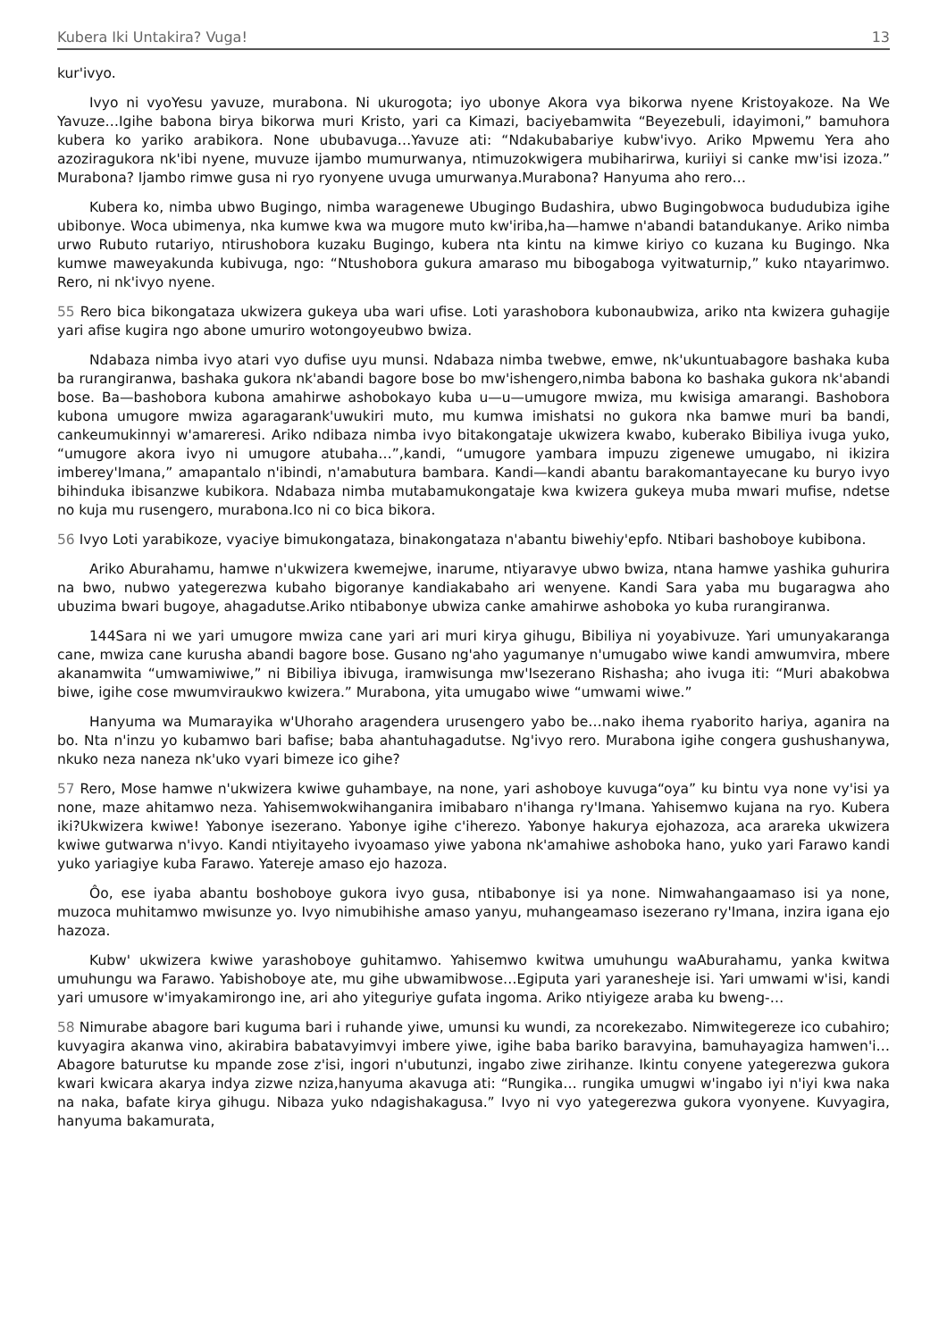Kubera Iki Untakira? Vuga! 13
kur'ivyo.
Ivyo ni vyoYesu yavuze, murabona. Ni ukurogota; iyo ubonye Akora vya bikorwa nyene Kristoyakoze. Na We Yavuze…Igihe babona birya bikorwa muri Kristo, yari ca Kimazi, baciyebamwita “Beyezebuli, idayimoni,” bamuhora kubera ko yariko arabikora. None ububavuga…Yavuze ati: “Ndakubabariye kubw'ivyo. Ariko Mpwemu Yera aho azoziragukora nk'ibi nyene, muvuze ijambo mumurwanya, ntimuzokwigera mubiharirwa, kuriiyi si canke mw'isi izoza.” Murabona? Ijambo rimwe gusa ni ryo ryonyene uvuga umurwanya.Murabona? Hanyuma aho rero…
Kubera ko, nimba ubwo Bugingo, nimba waragenewe Ubugingo Budashira, ubwo Bugingobwoca bududubiza igihe ubibonye. Woca ubimenya, nka kumwe kwa wa mugore muto kw'iriba,ha—hamwe n'abandi batandukanye. Ariko nimba urwo Rubuto rutariyo, ntirushobora kuzaku Bugingo, kubera nta kintu na kimwe kiriyo co kuzana ku Bugingo. Nka kumwe maweyakunda kubivuga, ngo: “Ntushobora gukura amaraso mu bibogaboga vyitwaturnip,” kuko ntayarimwo. Rero, ni nk'ivyo nyene.
55 Rero bica bikongataza ukwizera gukeya uba wari ufise. Loti yarashobora kubonaubwiza, ariko nta kwizera guhagije yari afise kugira ngo abone umuriro wotongoyeubwo bwiza.
Ndabaza nimba ivyo atari vyo dufise uyu munsi. Ndabaza nimba twebwe, emwe, nk'ukuntuabagore bashaka kuba ba rurangiranwa, bashaka gukora nk'abandi bagore bose bo mw'ishengero,nimba babona ko bashaka gukora nk'abandi bose. Ba—bashobora kubona amahirwe ashobokayo kuba u—u—umugore mwiza, mu kwisiga amarangi. Bashobora kubona umugore mwiza agaragarank'uwukiri muto, mu kumwa imishatsi no gukora nka bamwe muri ba bandi, cankeumukinnyi w'amareresi. Ariko ndibaza nimba ivyo bitakongataje ukwizera kwabo, kuberako Bibiliya ivuga yuko, “umugore akora ivyo ni umugore atubaha…”,kandi, “umugore yambara impuzu zigenewe umugabo, ni ikizira imberey'Imana,” amapantalo n'ibindi, n'amabutura bambara. Kandi—kandi abantu barakomantayecane ku buryo ivyo bihinduka ibisanzwe kubikora. Ndabaza nimba mutabamukongataje kwa kwizera gukeya muba mwari mufise, ndetse no kuja mu rusengero, murabona.Ico ni co bica bikora.
56 Ivyo Loti yarabikoze, vyaciye bimukongataza, binakongataza n'abantu biwehiy'epfo. Ntibari bashoboye kubibona.
Ariko Aburahamu, hamwe n'ukwizera kwemejwe, inarume, ntiyaravye ubwo bwiza, ntana hamwe yashika guhurira na bwo, nubwo yategerezwa kubaho bigoranye kandiakabaho ari wenyene. Kandi Sara yaba mu bugaragwa aho ubuzima bwari bugoye, ahagadutse.Ariko ntibabonye ubwiza canke amahirwe ashoboka yo kuba rurangiranwa.
144Sara ni we yari umugore mwiza cane yari ari muri kirya gihugu, Bibiliya ni yoyabivuze. Yari umunyakaranga cane, mwiza cane kurusha abandi bagore bose. Gusano ng'aho yagumanye n'umugabo wiwe kandi amwumvira, mbere akanamwita “umwamiwiwe,” ni Bibiliya ibivuga, iramwisunga mw'Isezerano Rishasha; aho ivuga iti: “Muri abakobwa biwe, igihe cose mwumviraukwo kwizera.” Murabona, yita umugabo wiwe “umwami wiwe.”
Hanyuma wa Mumarayika w'Uhoraho aragendera urusengero yabo be…nako ihema ryaborito hariya, aganira na bo. Nta n'inzu yo kubamwo bari bafise; baba ahantuhagadutse. Ng'ivyo rero. Murabona igihe congera gushushanywa, nkuko neza naneza nk'uko vyari bimeze ico gihe?
57 Rero, Mose hamwe n'ukwizera kwiwe guhambaye, na none, yari ashoboye kuvuga“oya” ku bintu vya none vy'isi ya none, maze ahitamwo neza. Yahisemwokwihanganira imibabaro n'ihanga ry'Imana. Yahisemwo kujana na ryo. Kubera iki?Ukwizera kwiwe! Yabonye isezerano. Yabonye igihe c'iherezo. Yabonye hakurya ejohazoza, aca arareka ukwizera kwiwe gutwarwa n'ivyo. Kandi ntiyitayeho ivyoamaso yiwe yabona nk'amahiwe ashoboka hano, yuko yari Farawo kandi yuko yariagiye kuba Farawo. Yatereje amaso ejo hazoza.
Ôo, ese iyaba abantu boshoboye gukora ivyo gusa, ntibabonye isi ya none. Nimwahangaamaso isi ya none, muzoca muhitamwo mwisunze yo. Ivyo nimubihishe amaso yanyu, muhangeamaso isezerano ry'Imana, inzira igana ejo hazoza.
Kubw' ukwizera kwiwe yarashoboye guhitamwo. Yahisemwo kwitwa umuhungu waAburahamu, yanka kwitwa umuhungu wa Farawo. Yabishoboye ate, mu gihe ubwamibwose…Egiputa yari yaranesheje isi. Yari umwami w'isi, kandi yari umusore w'imyakamirongo ine, ari aho yiteguriye gufata ingoma. Ariko ntiyigeze araba ku bweng-…
58 Nimurabe abagore bari kuguma bari i ruhande yiwe, umunsi ku wundi, za ncorekezabo. Nimwitegereze ico cubahiro; kuvyagira akanwa vino, akirabira babatavyimvyi imbere yiwe, igihe baba bariko baravyina, bamuhayagiza hamwen'i…Abagore baturutse ku mpande zose z'isi, ingori n'ubutunzi, ingabo ziwe zirihanze. Ikintu conyene yategerezwa gukora kwari kwicara akarya indya zizwe nziza,hanyuma akavuga ati: “Rungika… rungika umugwi w'ingabo iyi n'iyi kwa naka na naka, bafate kirya gihugu. Nibaza yuko ndagishakagusa.” Ivyo ni vyo yategerezwa gukora vyonyene. Kuvyagira, hanyuma bakamurata,